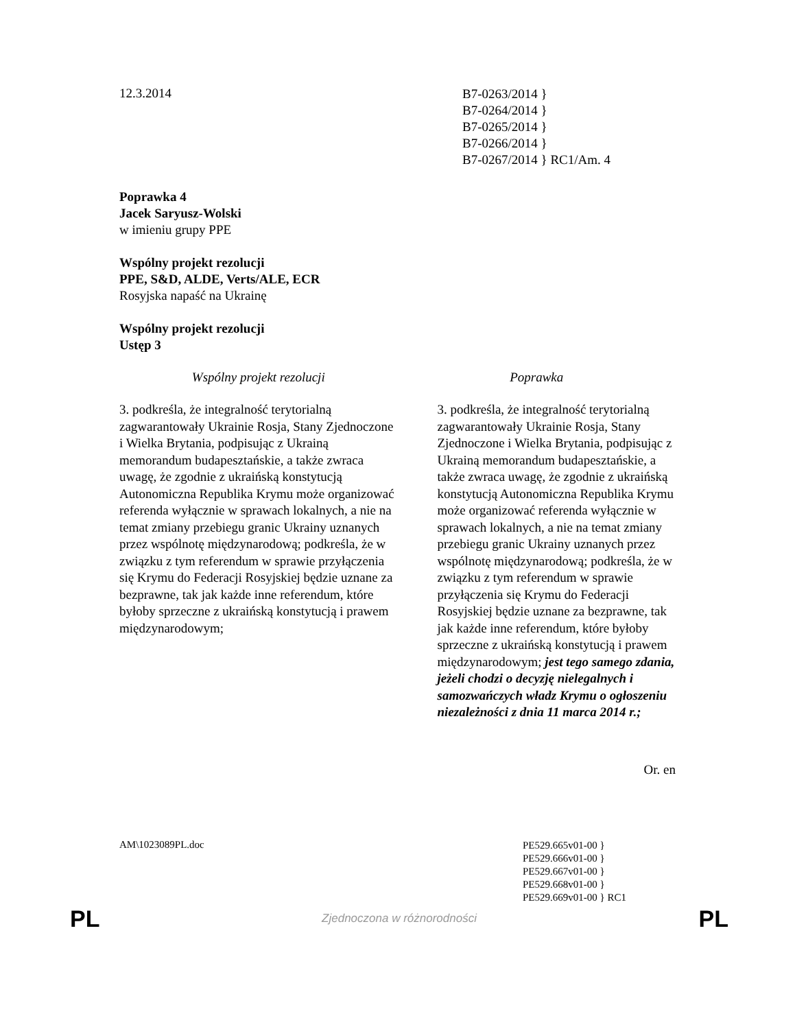12.3.2014
B7-0263/2014 }
B7-0264/2014 }
B7-0265/2014 }
B7-0266/2014 }
B7-0267/2014 } RC1/Am. 4
Poprawka 4
Jacek Saryusz-Wolski
w imieniu grupy PPE
Wspólny projekt rezolucji
PPE, S&D, ALDE, Verts/ALE, ECR
Rosyjska napaść na Ukrainę
Wspólny projekt rezolucji
Ustęp 3
| Wspólny projekt rezolucji | Poprawka |
| --- | --- |
| 3. podkreśla, że integralność terytorialną zagwarantowały Ukrainie Rosja, Stany Zjednoczone i Wielka Brytania, podpisując z Ukrainą memorandum budapesztańskie, a także zwraca uwagę, że zgodnie z ukraińską konstytucją Autonomiczna Republika Krymu może organizować referenda wyłącznie w sprawach lokalnych, a nie na temat zmiany przebiegu granic Ukrainy uznanych przez wspólnotę międzynarodową; podkreśla, że w związku z tym referendum w sprawie przyłączenia się Krymu do Federacji Rosyjskiej będzie uznane za bezprawne, tak jak każde inne referendum, które byłoby sprzeczne z ukraińską konstytucją i prawem międzynarodowym; | 3. podkreśla, że integralność terytorialną zagwarantowały Ukrainie Rosja, Stany Zjednoczone i Wielka Brytania, podpisując z Ukrainą memorandum budapesztańskie, a także zwraca uwagę, że zgodnie z ukraińską konstytucją Autonomiczna Republika Krymu może organizować referenda wyłącznie w sprawach lokalnych, a nie na temat zmiany przebiegu granic Ukrainy uznanych przez wspólnotę międzynarodową; podkreśla, że w związku z tym referendum w sprawie przyłączenia się Krymu do Federacji Rosyjskiej będzie uznane za bezprawne, tak jak każde inne referendum, które byłoby sprzeczne z ukraińską konstytucją i prawem międzynarodowym; jest tego samego zdania, jeżeli chodzi o decyzję nielegalnych i samozwańczych władz Krymu o ogłoszeniu niezależności z dnia 11 marca 2014 r.; |
Or. en
AM\1023089PL.doc
PE529.665v01-00 }
PE529.666v01-00 }
PE529.667v01-00 }
PE529.668v01-00 }
PE529.669v01-00 } RC1
PL Zjednoczona w różnorodności PL